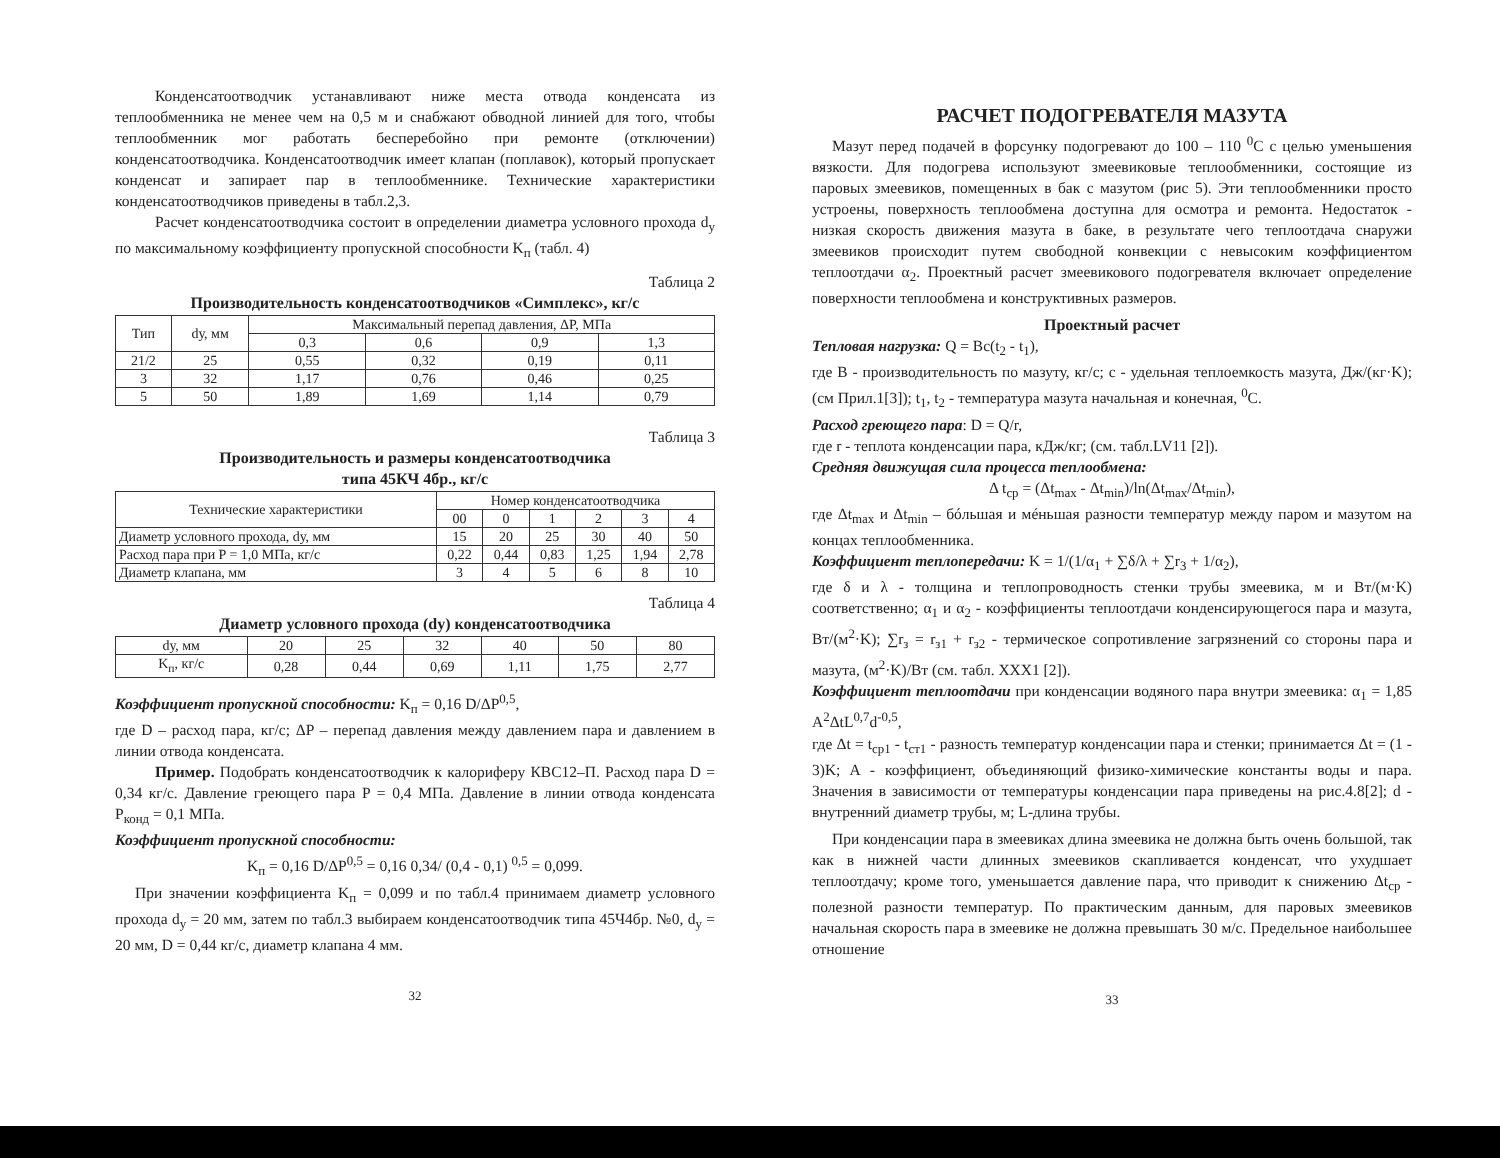Конденсатоотводчик устанавливают ниже места отвода конденсата из теплообменника не менее чем на 0,5 м и снабжают обводной линией для того, чтобы теплообменник мог работать бесперебойно при ремонте (отключении) конденсатоотводчика. Конденсатоотводчик имеет клапан (поплавок), который пропускает конденсат и запирает пар в теплообменнике. Технические характеристики конденсатоотводчиков приведены в табл.2,3.
Расчет конденсатоотводчика состоит в определении диаметра условного прохода d<sub>y</sub> по максимальному коэффициенту пропускной способности K<sub>п</sub> (табл. 4)
Таблица 2
Производительность конденсатоотводчиков «Симплекс», кг/с
| Тип | dу, мм | Максимальный перепад давления, ΔP, МПа | | | |
| --- | --- | --- | --- | --- | --- |
| | | 0,3 | 0,6 | 0,9 | 1,3 |
| 21/2 | 25 | 0,55 | 0,32 | 0,19 | 0,11 |
| 3 | 32 | 1,17 | 0,76 | 0,46 | 0,25 |
| 5 | 50 | 1,89 | 1,69 | 1,14 | 0,79 |
Таблица 3
Производительность и размеры конденсатоотводчика
типа 45КЧ 4бр., кг/с
| Технические характеристики | Номер конденсатоотводчика | | | | | |
| --- | --- | --- | --- | --- | --- | --- |
| | 00 | 0 | 1 | 2 | 3 | 4 |
| Диаметр условного прохода, dу, мм | 15 | 20 | 25 | 30 | 40 | 50 |
| Расход пара при P = 1,0 МПа, кг/с | 0,22 | 0,44 | 0,83 | 1,25 | 1,94 | 2,78 |
| Диаметр клапана, мм | 3 | 4 | 5 | 6 | 8 | 10 |
Таблица 4
Диаметр условного прохода (dу) конденсатоотводчика
| dу, мм | 20 | 25 | 32 | 40 | 50 | 80 |
| K<sub>п</sub>, кг/с | 0,28 | 0,44 | 0,69 | 1,11 | 1,75 | 2,77 |
Коэффициент пропускной способности: K<sub>п</sub> = 0,16 D/ΔP<sup>0,5</sup>,
где D – расход пара, кг/с; ΔP – перепад давления между давлением пара и давлением в линии отвода конденсата.
Пример. Подобрать конденсатоотводчик к калориферу КВС12–П. Расход пара D = 0,34 кг/с. Давление греющего пара P = 0,4 МПа. Давление в линии отвода конденсата P<sub>конд</sub> = 0,1 МПа.
Коэффициент пропускной способности:
K<sub>п</sub> = 0,16 D/ΔP<sup>0,5</sup> = 0,16 0,34/ (0,4 - 0,1) <sup>0,5</sup> = 0,099.
При значении коэффициента K<sub>п</sub> = 0,099 и по табл.4 принимаем диаметр условного прохода d<sub>y</sub> = 20 мм, затем по табл.3 выбираем конденсатоотводчик типа 45Ч4бр. №0, d<sub>y</sub> = 20 мм, D = 0,44 кг/с, диаметр клапана 4 мм.
32
РАСЧЕТ ПОДОГРЕВАТЕЛЯ МАЗУТА
Мазут перед подачей в форсунку подогревают до 100 – 110 <sup>0</sup>С с целью уменьшения вязкости. Для подогрева используют змеевиковые теплообменники, состоящие из паровых змеевиков, помещенных в бак с мазутом (рис 5). Эти теплообменники просто устроены, поверхность теплообмена доступна для осмотра и ремонта. Недостаток - низкая скорость движения мазута в баке, в результате чего теплоотдача снаружи змеевиков происходит путем свободной конвекции с невысоким коэффициентом теплоотдачи α<sub>2</sub>. Проектный расчет змеевикового подогревателя включает определение поверхности теплообмена и конструктивных размеров.
Проектный расчет
Тепловая нагрузка: Q = Bc(t<sub>2</sub> - t<sub>1</sub>),
где B - производительность по мазуту, кг/с; c - удельная теплоемкость мазута, Дж/(кг·K); (см Прил.1[3]); t<sub>1</sub>, t<sub>2</sub> - температура мазута начальная и конечная, <sup>0</sup>С.
Расход греющего пара: D = Q/r,
где r - теплота конденсации пара, кДж/кг; (см. табл.LV11 [2]).
Средняя движущая сила процесса теплообмена:
Δ t<sub>ср</sub> = (Δt<sub>max</sub> - Δt<sub>min</sub>)/ln(Δt<sub>max</sub>/Δt<sub>min</sub>),
где Δt<sub>max</sub> и Δt<sub>min</sub> – бóльшая и мéньшая разности температур между паром и мазутом на концах теплообменника.
Коэффициент теплопередачи: K = 1/(1/α<sub>1</sub> + ∑δ/λ + ∑r<sub>3</sub> + 1/α<sub>2</sub>),
где δ и λ - толщина и теплопроводность стенки трубы змеевика, м и Вт/(м·K) соответственно; α<sub>1</sub> и α<sub>2</sub> - коэффициенты теплоотдачи конденсирующегося пара и мазута, Вт/(м<sup>2</sup>·K); ∑r<sub>з</sub> = r<sub>з1</sub> + r<sub>з2</sub> - термическое сопротивление загрязнений со стороны пара и мазута, (м<sup>2</sup>·K)/Вт (см. табл. XXX1 [2]).
Коэффициент теплоотдачи при конденсации водяного пара внутри змеевика: α<sub>1</sub> = 1,85 A<sup>2</sup>ΔtL<sup>0,7</sup>d<sup>-0,5</sup>,
где Δt = t<sub>ср1</sub> - t<sub>ст1</sub> - разность температур конденсации пара и стенки; принимается Δt = (1 - 3)K; A - коэффициент, объединяющий физико-химические константы воды и пара. Значения в зависимости от температуры конденсации пара приведены на рис.4.8[2]; d - внутренний диаметр трубы, м; L-длина трубы.
При конденсации пара в змеевиках длина змеевика не должна быть очень большой, так как в нижней части длинных змеевиков скапливается конденсат, что ухудшает теплоотдачу; кроме того, уменьшается давление пара, что приводит к снижению Δt<sub>ср</sub> - полезной разности температур. По практическим данным, для паровых змеевиков начальная скорость пара в змеевике не должна превышать 30 м/с. Предельное наибольшее отношение
33